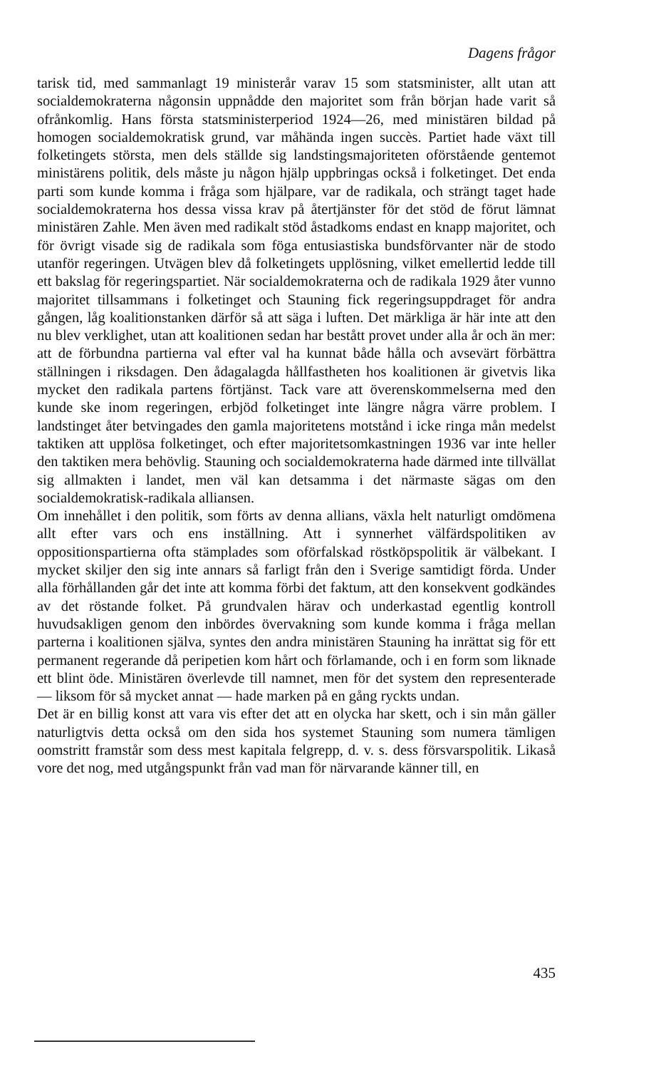Dagens frågor
tarisk tid, med sammanlagt 19 ministerår varav 15 som statsminister, allt utan att socialdemokraterna någonsin uppnådde den majoritet som från början hade varit så ofrånkomlig. Hans första statsministerperiod 1924—26, med ministären bildad på homogen socialdemokratisk grund, var måhända ingen succès. Partiet hade växt till folketingets största, men dels ställde sig landstingsmajoriteten oförstående gentemot ministärens politik, dels måste ju någon hjälp uppbringas också i folketinget. Det enda parti som kunde komma i fråga som hjälpare, var de radikala, och strängt taget hade socialdemokraterna hos dessa vissa krav på återtjänster för det stöd de förut lämnat ministären Zahle. Men även med radikalt stöd åstadkoms endast en knapp majoritet, och för övrigt visade sig de radikala som föga entusiastiska bundsförvanter när de stodo utanför regeringen. Utvägen blev då folketingets upplösning, vilket emellertid ledde till ett bakslag för regeringspartiet. När socialdemokraterna och de radikala 1929 åter vunno majoritet tillsammans i folketinget och Stauning fick regeringsuppdraget för andra gången, låg koalitionstanken därför så att säga i luften. Det märkliga är här inte att den nu blev verklighet, utan att koalitionen sedan har bestått provet under alla år och än mer: att de förbundna partierna val efter val ha kunnat både hålla och avsevärt förbättra ställningen i riksdagen. Den ådagalagda hållfastheten hos koalitionen är givetvis lika mycket den radikala partens förtjänst. Tack vare att överenskommelserna med den kunde ske inom regeringen, erbjöd folketinget inte längre några värre problem. I landstinget åter betvingades den gamla majoritetens motstånd i icke ringa mån medelst taktiken att upplösa folketinget, och efter majoritetsomkastningen 1936 var inte heller den taktiken mera behövlig. Stauning och socialdemokraterna hade därmed inte tillvällat sig allmakten i landet, men väl kan detsamma i det närmaste sägas om den socialdemokratisk-radikala alliansen.
Om innehållet i den politik, som förts av denna allians, växla helt naturligt omdömena allt efter vars och ens inställning. Att i synnerhet välfärdspolitiken av oppositionspartierna ofta stämplades som oförfalskad röstköpspolitik är välbekant. I mycket skiljer den sig inte annars så farligt från den i Sverige samtidigt förda. Under alla förhållanden går det inte att komma förbi det faktum, att den konsekvent godkändes av det röstande folket. På grundvalen härav och underkastad egentlig kontroll huvudsakligen genom den inbördes övervakning som kunde komma i fråga mellan parterna i koalitionen själva, syntes den andra ministären Stauning ha inrättat sig för ett permanent regerande då peripetien kom hårt och förlamande, och i en form som liknade ett blint öde. Ministären överlevde till namnet, men för det system den representerade — liksom för så mycket annat — hade marken på en gång ryckts undan.
Det är en billig konst att vara vis efter det att en olycka har skett, och i sin mån gäller naturligtvis detta också om den sida hos systemet Stauning som numera tämligen oomstritt framstår som dess mest kapitala felgrepp, d. v. s. dess försvarspolitik. Likaså vore det nog, med utgångspunkt från vad man för närvarande känner till, en
435